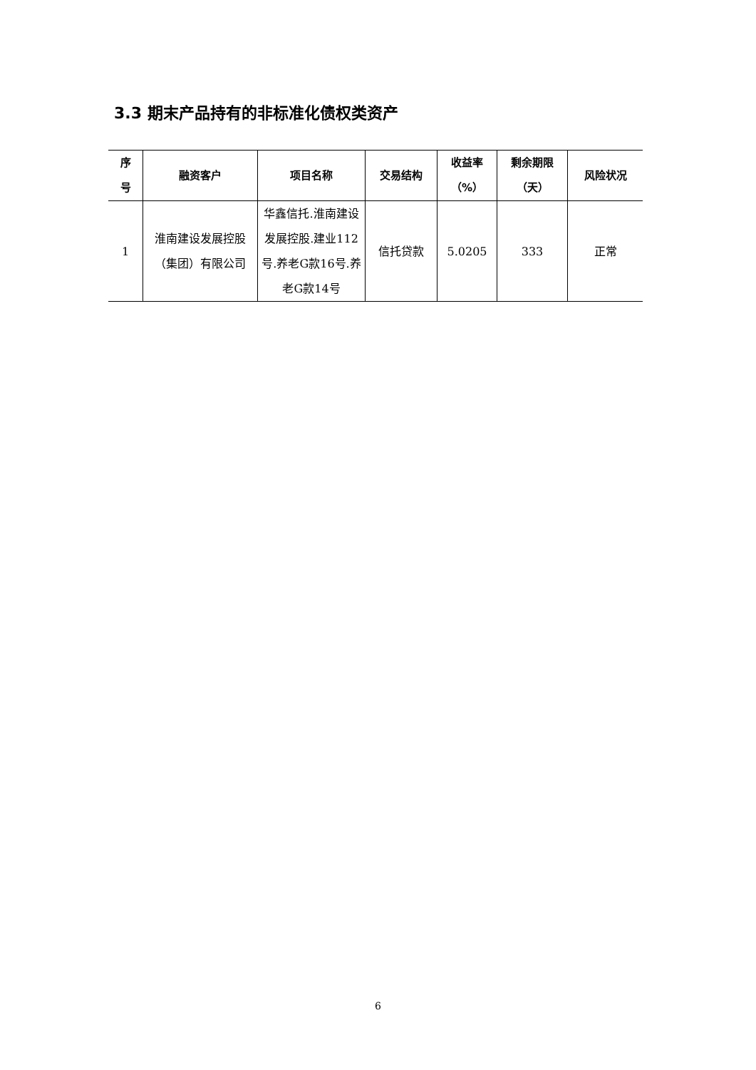3.3 期末产品持有的非标准化债权类资产
| 序 号 | 融资客户 | 项目名称 | 交易结构 | 收益率 （%） | 剩余期限 （天） | 风险状况 |
| --- | --- | --- | --- | --- | --- | --- |
| 1 | 淮南建设发展控股（集团）有限公司 | 华鑫信托.淮南建设发展控股.建业112号.养老G款16号.养老G款14号 | 信托贷款 | 5.0205 | 333 | 正常 |
6